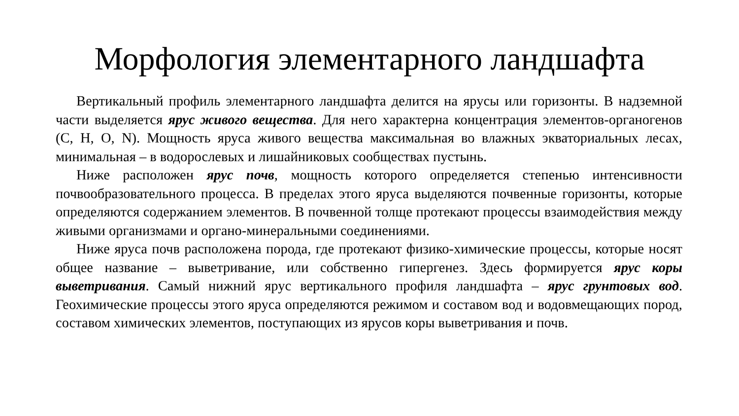Морфология элементарного ландшафта
Вертикальный профиль элементарного ландшафта делится на ярусы или горизонты. В надземной части выделяется ярус живого вещества. Для него характерна концентрация элементов-органогенов (C, H, O, N). Мощность яруса живого вещества максимальная во влажных экваториальных лесах, минимальная – в водорослевых и лишайниковых сообществах пустынь.
Ниже расположен ярус почв, мощность которого определяется степенью интенсивности почвообразовательного процесса. В пределах этого яруса выделяются почвенные горизонты, которые определяются содержанием элементов. В почвенной толще протекают процессы взаимодействия между живыми организмами и органо-минеральными соединениями.
Ниже яруса почв расположена порода, где протекают физико-химические процессы, которые носят общее название – выветривание, или собственно гипергенез. Здесь формируется ярус коры выветривания. Самый нижний ярус вертикального профиля ландшафта – ярус грунтовых вод. Геохимические процессы этого яруса определяются режимом и составом вод и водовмещающих пород, составом химических элементов, поступающих из ярусов коры выветривания и почв.